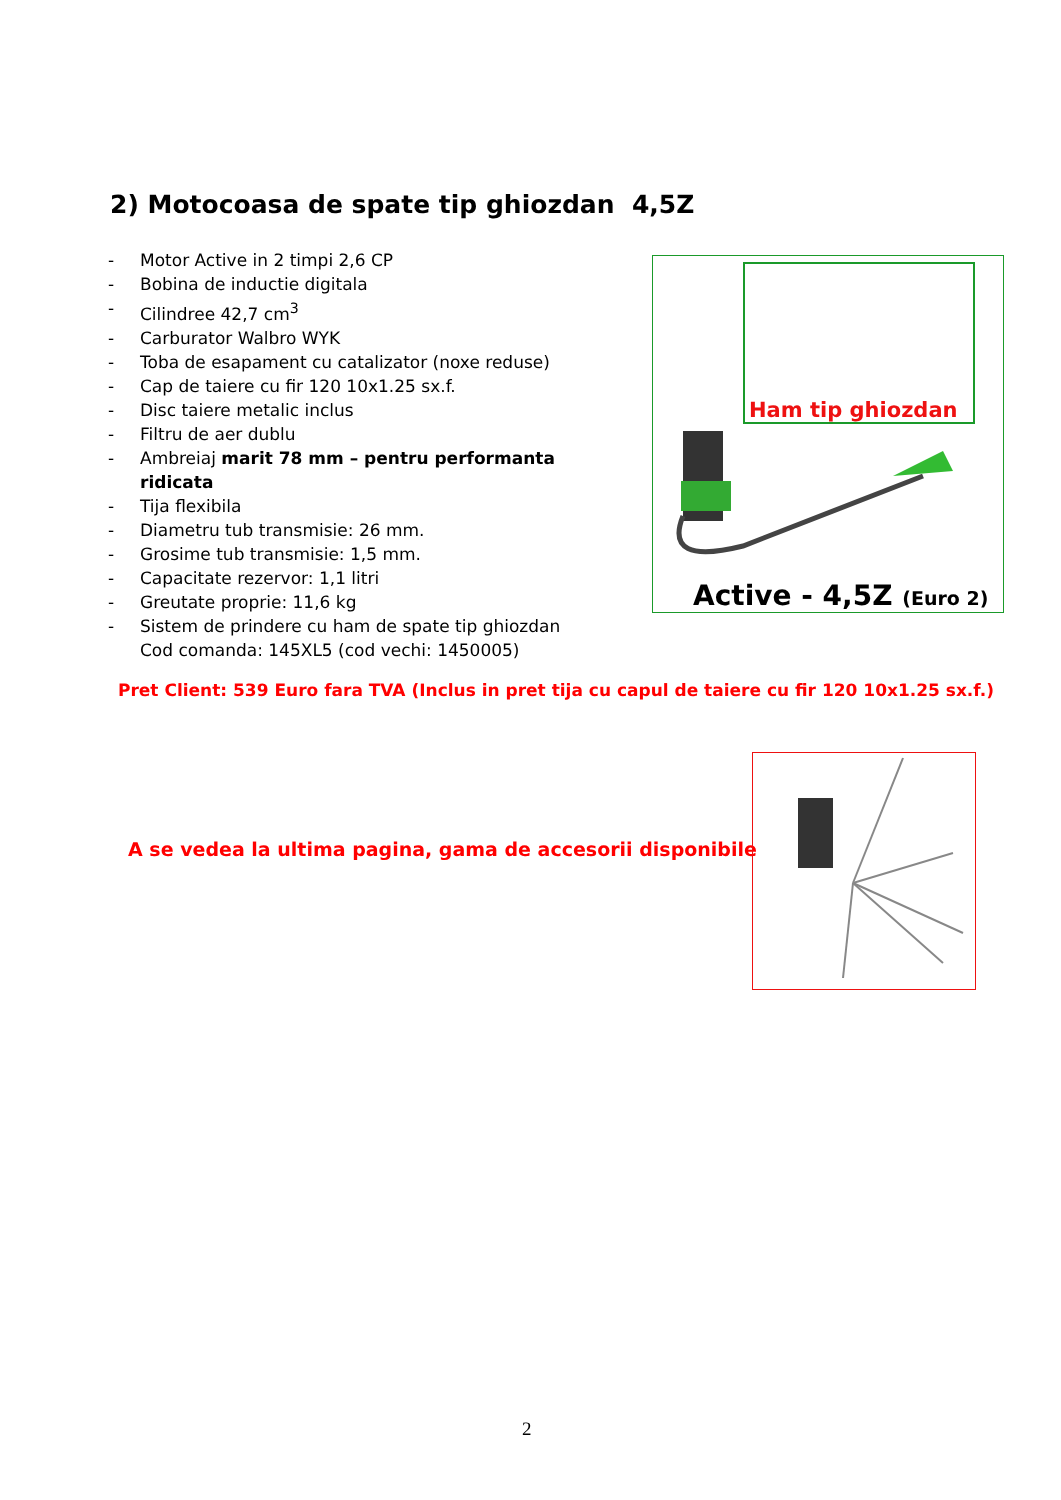2) Motocoasa de spate tip ghiozdan 4,5Z
- Motor Active in 2 timpi 2,6 CP
- Bobina de inductie digitala
- Cilindree 42,7 cm<sup>3</sup>
- Carburator Walbro WYK
- Toba de esapament cu catalizator (noxe reduse)
- Cap de taiere cu fir 120 10x1.25 sx.f.
- Disc taiere metalic inclus
- Filtru de aer dublu
- Ambreiaj marit 78 mm – pentru performanta ridicata
- Tija flexibila
- Diametru tub transmisie: 26 mm.
- Grosime tub transmisie: 1,5 mm.
- Capacitate rezervor: 1,1 litri
- Greutate proprie: 11,6 kg
- Sistem de prindere cu ham de spate tip ghiozdan
Cod comanda: 145XL5 (cod vechi: 1450005)
Ham tip ghiozdan
Active - 4,5Z (Euro 2)
Pret Client: 539 Euro fara TVA (Inclus in pret tija cu capul de taiere cu fir 120 10x1.25 sx.f.)
A se vedea la ultima pagina, gama de accesorii disponibile
2